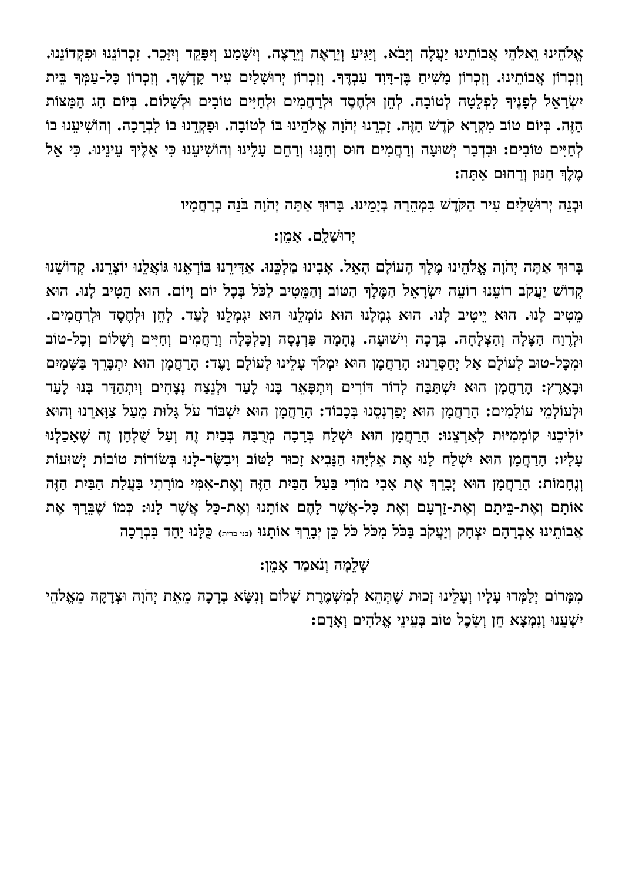אֱלֹהֵינוּ וֵאלֹהֵי אֲבוֹתֵינוּ יַעֲלֶה וְיָבֹא. וְיַגִּיעַ וְיֵרָאֶה וְיֵרָצֶה. וְיִשָּׁמַע וְיִפָּקֵד וְיִזָּכֵר. זִכְרוֹנֵנוּ וּפִקְדוֹנֵנוּ. וְזִכְרוֹן אֲבוֹתֵינוּ. וְזִכְרוֹן מָשִׁיחַ בֶּן-דָּוִד עַבְדֶּךָ. וְזִכְרוֹן יְרוּשָׁלַיִם עִיר קָדְשֶׁךָ. וְזִכְרוֹן כָּל-עַמְּךָ בֵּית יִשְׂרָאֵל לְפָנֶיךָ לִפְלֵטָה לְטוֹבָה. לְחֵן וּלְחֶסֶד וּלְרַחֲמִים וּלְחַיִּים טוֹבִים וּלְשָׁלוֹם. בְּיוֹם חַג הַמַּצּוֹת הַזֶּה. בְּיוֹם טוֹב מִקְרָא קֹדֶשׁ הַזֶּה. זָכְרֵנוּ יְהֹוָה אֱלֹהֵינוּ בּוֹ לְטוֹבָה. וּפָקְדֵנוּ בוֹ לִבְרָכָה. וְהוֹשִׁיעֵנוּ בוֹ לְחַיִּים טוֹבִים: וּבִדְבַר יְשׁוּעָה וְרַחֲמִים חוּס וְחָנֵּנוּ וְרַחֵם עָלֵינוּ וְהוֹשִׁיעֵנוּ כִּי אֵלֶיךָ עֵינֵינוּ. כִּי אֵל מֶלֶךְ חַנּוּן וְרַחוּם אָתָּה:
וּבְנֵה יְרוּשָׁלַיִם עִיר הַקֹּדֶשׁ בִּמְהֵרָה בְיָמֵינוּ. בָּרוּךְ אַתָּה יְהֹוָה בֹּנֵה בְרַחֲמָיו
יְרוּשָׁלָֽם. אָמֵן:
בָּרוּךְ אַתָּה יְהֹוָה אֱלֹהֵינוּ מֶלֶךְ הָעוֹלָם הָאֵל. אָבִינוּ מַלְכֵּנוּ. אַדִּירֵנוּ בּוֹרְאֵנוּ גּוֹאֲלֵנוּ יוֹצְרֵנוּ. קְדוֹשֵׁנוּ קְדוֹשׁ יַעֲקֹב רוֹעֵנוּ רוֹעֵה יִשְׂרָאֵל הַמֶּלֶךְ הַטּוֹב וְהַמֵּטִיב לַכֹּל בְּכָל יוֹם וָיוֹם. הוּא הֵטִיב לָנוּ. הוּא מֵטִיב לָנוּ. הוּא יֵיטִיב לָנוּ. הוּא גְמָלָנוּ הוּא גוֹמְלֵנוּ הוּא יִגְמְלֵנוּ לָעַד. לְחֵן וּלְחֶסֶד וּלְרַחֲמִים. וּלְרֶוַח הַצָּלָה וְהַצְלָחָה. בְּרָכָה וִישׁוּעָה. נֶחָמָה פַּרְנָסָה וְכַלְכָּלָה וְרַחֲמִים וְחַיִּים וְשָׁלוֹם וְכָל-טוֹב וּמִכָּל-טוּב לְעוֹלָם אַל יְחַסְּרֵנוּ: הָרַחֲמָן הוּא יִמְלֹךְ עָלֵינוּ לְעוֹלָם וָעֶד: הָרַחֲמָן הוּא יִתְבָּרֵךְ בַּשָּׁמַיִם וּבָאָרֶץ: הָרַחֲמָן הוּא יִשְׁתַּבַּח לְדוֹר דּוֹרִים וְיִתְפָּאֵר בָּנוּ לָעַד וּלְנֵצַח נְצָחִים וְיִתְהַדַּר בָּנוּ לָעַד וּלְעוֹלְמֵי עוֹלָמִים: הָרַחֲמָן הוּא יְפַרְנְסֵנוּ בְּכָבוֹד: הָרַחֲמָן הוּא יִשְׁבּוֹר עֹל גָּלוּת מֵעַל צַוָּארֵנוּ וְהוּא יוֹלִיכֵנוּ קוֹמְמִיּוּת לְאַרְצֵנוּ: הָרַחֲמָן הוּא יִשְׁלַח בְּרָכָה מְרֻבָּה בְּבַיִת זֶה וְעַל שֻׁלְחָן זֶה שֶׁאָכַלְנוּ עָלָיו: הָרַחֲמָן הוּא יִשְׁלַח לָנוּ אֶת אֵלִיָּהוּ הַנָּבִיא זָכוּר לַטּוֹב וִיבַשֶּׂר-לָנוּ בְּשׂוֹרוֹת טוֹבוֹת יְשׁוּעוֹת וְנֶחָמוֹת: הָרַחֲמָן הוּא יְבָרֵךְ אֶת אָבִי מוֹרִי בַּעַל הַבַּיִת הַזֶּה וְאֶת-אִמִּי מוֹרָתִי בַּעֲלַת הַבַּיִת הַזֶּה אוֹתָם וְאֶת-בֵּיתָם וְאֶת-זַרְעָם וְאֶת כָּל-אֲשֶׁר לָהֶם אוֹתָנוּ וְאֶת-כָּל אֲשֶׁר לָנוּ: כְּמוֹ שֶׁבֵּרַךְ אֶת אֲבוֹתֵינוּ אַבְרָהָם יִצְחָק וְיַעֲקֹב בַּכֹּל מִכֹּל כֹּל כֵּן יְבָרֵךְ אוֹתָנוּ (בני ברית) כֻּלָּנוּ יַחַד בִּבְרָכָה
שְׁלֵמָה וְנֹאמַר אָמֵן:
מִמָּרוֹם יְלַמְּדוּ עָלָיו וְעָלֵינוּ זְכוּת שֶׁתְּהֵא לְמִשְׁמֶרֶת שָׁלוֹם וְנִשָּׂא בְרָכָה מֵאֵת יְהֹוָה וּצְדָקָה מֵאֱלֹהֵי יִשְׁעֵנוּ וְנִמְצָא חֵן וְשֵׂכֶל טוֹב בְּעֵינֵי אֱלֹהִים וְאָדָם: